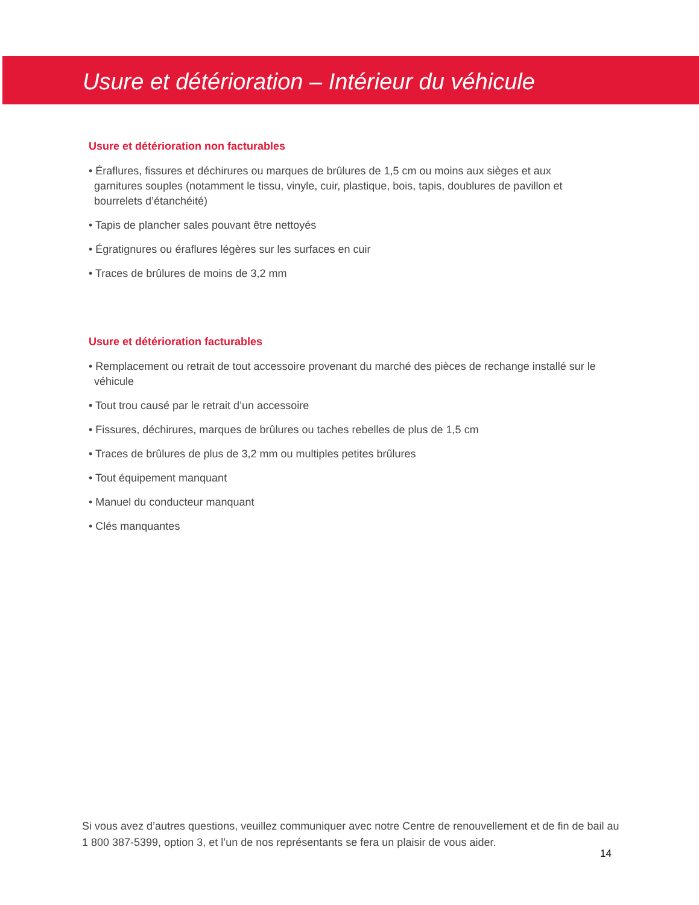Usure et détérioration – Intérieur du véhicule
Usure et détérioration non facturables
• Éraflures, fissures et déchirures ou marques de brûlures de 1,5 cm ou moins aux sièges et aux garnitures souples (notamment le tissu, vinyle, cuir, plastique, bois, tapis, doublures de pavillon et bourrelets d’étanchéité)
• Tapis de plancher sales pouvant être nettoyés
• Égratignures ou éraflures légères sur les surfaces en cuir
• Traces de brûlures de moins de 3,2 mm
Usure et détérioration facturables
• Remplacement ou retrait de tout accessoire provenant du marché des pièces de rechange installé sur le véhicule
• Tout trou causé par le retrait d’un accessoire
• Fissures, déchirures, marques de brûlures ou taches rebelles de plus de 1,5 cm
• Traces de brûlures de plus de 3,2 mm ou multiples petites brûlures
• Tout équipement manquant
• Manuel du conducteur manquant
• Clés manquantes
Si vous avez d’autres questions, veuillez communiquer avec notre Centre de renouvellement et de fin de bail au 1 800 387-5399, option 3, et l’un de nos représentants se fera un plaisir de vous aider.
14